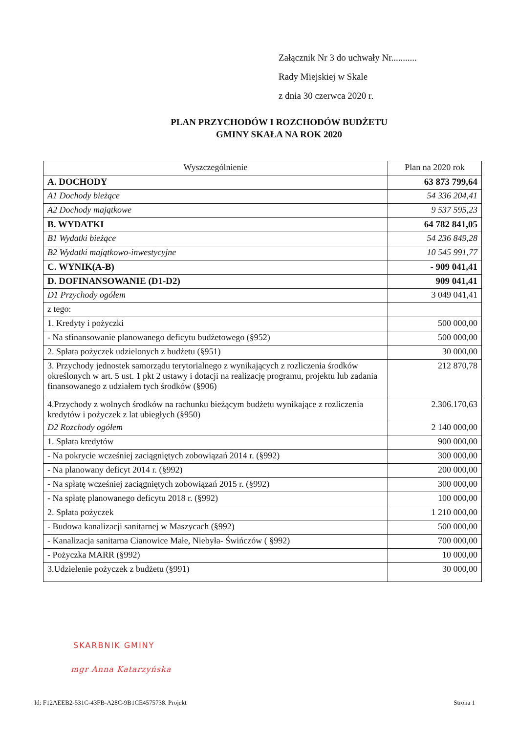Załącznik Nr 3 do uchwały Nr...........
Rady Miejskiej w Skale
z dnia 30 czerwca 2020 r.
PLAN PRZYCHODÓW I ROZCHODÓW BUDŻETU
GMINY SKAŁA NA ROK 2020
| Wyszczególnienie | Plan na 2020 rok |
| --- | --- |
| A. DOCHODY | 63 873 799,64 |
| A1 Dochody bieżące | 54 336 204,41 |
| A2 Dochody majątkowe | 9 537 595,23 |
| B. WYDATKI | 64 782 841,05 |
| B1 Wydatki bieżące | 54 236 849,28 |
| B2 Wydatki majątkowo-inwestycyjne | 10 545 991,77 |
| C. WYNIK(A-B) | - 909 041,41 |
| D. DOFINANSOWANIE (D1-D2) | 909 041,41 |
| D1 Przychody ogółem | 3 049 041,41 |
| z tego: | |
| 1. Kredyty i pożyczki | 500 000,00 |
| - Na sfinansowanie planowanego deficytu budżetowego (§952) | 500 000,00 |
| 2. Spłata pożyczek udzielonych z budżetu (§951) | 30 000,00 |
| 3. Przychody jednostek samorządu terytorialnego z wynikających z rozliczenia środków określonych w art. 5 ust. 1 pkt 2 ustawy i dotacji na realizację programu, projektu lub zadania finansowanego z udziałem tych środków (§906) | 212 870,78 |
| 4.Przychody z wolnych środków na rachunku bieżącym budżetu wynikające z rozliczenia kredytów i pożyczek z lat ubiegłych (§950) | 2.306.170,63 |
| D2 Rozchody ogółem | 2 140 000,00 |
| 1. Spłata kredytów | 900 000,00 |
| - Na pokrycie wcześniej zaciągniętych zobowiązań 2014 r. (§992) | 300 000,00 |
| - Na planowany deficyt 2014 r. (§992) | 200 000,00 |
| - Na spłatę wcześniej zaciągniętych zobowiązań 2015 r. (§992) | 300 000,00 |
| - Na spłatę planowanego deficytu 2018 r. (§992) | 100 000,00 |
| 2. Spłata pożyczek | 1 210 000,00 |
| - Budowa kanalizacji sanitarnej w Maszycach (§992) | 500 000,00 |
| - Kanalizacja sanitarna Cianowice Małe, Niebyła- Świńczów ( §992) | 700 000,00 |
| - Pożyczka MARR (§992) | 10 000,00 |
| 3.Udzielenie pożyczek z budżetu (§991) | 30 000,00 |
SKARBNIK GMINY
mgr Anna Katarzyńska
Id: F12AEEB2-531C-43FB-A28C-9B1CE4575738. Projekt Strona 1